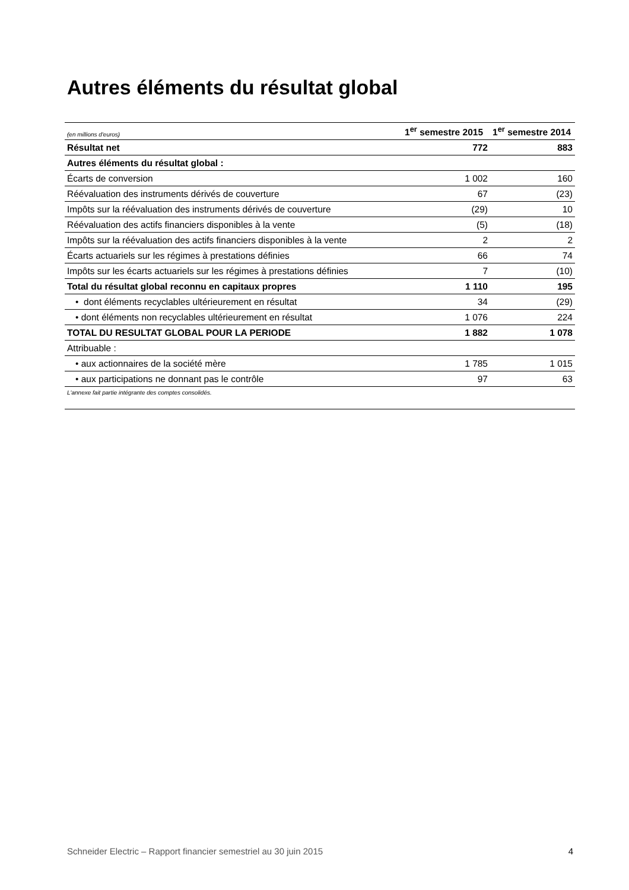Autres éléments du résultat global
| (en millions d'euros) | 1<sup>er</sup> semestre 2015 | 1<sup>er</sup> semestre 2014 |
| --- | --- | --- |
| Résultat net | 772 | 883 |
| Autres éléments du résultat global : | | |
| Écarts de conversion | 1 002 | 160 |
| Réévaluation des instruments dérivés de couverture | 67 | (23) |
| Impôts sur la réévaluation des instruments dérivés de couverture | (29) | 10 |
| Réévaluation des actifs financiers disponibles à la vente | (5) | (18) |
| Impôts sur la réévaluation des actifs financiers disponibles à la vente | 2 | 2 |
| Écarts actuariels sur les régimes à prestations définies | 66 | 74 |
| Impôts sur les écarts actuariels sur les régimes à prestations définies | 7 | (10) |
| Total du résultat global reconnu en capitaux propres | 1 110 | 195 |
| • dont éléments recyclables ultérieurement en résultat | 34 | (29) |
| • dont éléments non recyclables ultérieurement en résultat | 1 076 | 224 |
| TOTAL DU RESULTAT GLOBAL POUR LA PERIODE | 1 882 | 1 078 |
| Attribuable : | | |
| • aux actionnaires de la société mère | 1 785 | 1 015 |
| • aux participations ne donnant pas le contrôle | 97 | 63 |
L'annexe fait partie intégrante des comptes consolidés.
Schneider Electric – Rapport financier semestriel au 30 juin 2015 4